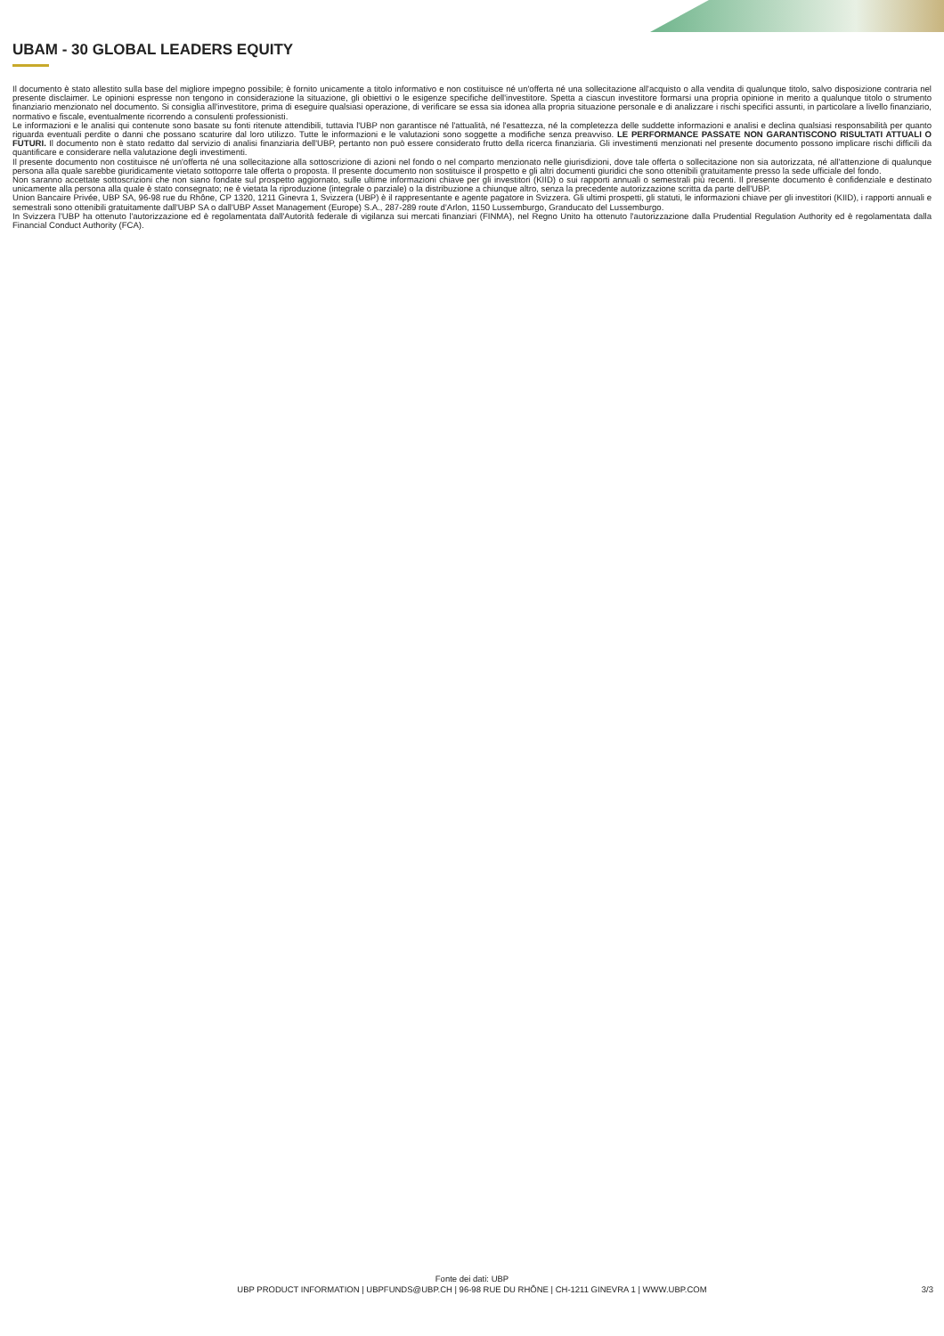UBAM - 30 GLOBAL LEADERS EQUITY
Il documento è stato allestito sulla base del migliore impegno possibile; è fornito unicamente a titolo informativo e non costituisce né un'offerta né una sollecitazione all'acquisto o alla vendita di qualunque titolo, salvo disposizione contraria nel presente disclaimer. Le opinioni espresse non tengono in considerazione la situazione, gli obiettivi o le esigenze specifiche dell'investitore. Spetta a ciascun investitore formarsi una propria opinione in merito a qualunque titolo o strumento finanziario menzionato nel documento. Si consiglia all'investitore, prima di eseguire qualsiasi operazione, di verificare se essa sia idonea alla propria situazione personale e di analizzare i rischi specifici assunti, in particolare a livello finanziario, normativo e fiscale, eventualmente ricorrendo a consulenti professionisti.
Le informazioni e le analisi qui contenute sono basate su fonti ritenute attendibili, tuttavia l'UBP non garantisce né l'attualità, né l'esattezza, né la completezza delle suddette informazioni e analisi e declina qualsiasi responsabilità per quanto riguarda eventuali perdite o danni che possano scaturire dal loro utilizzo. Tutte le informazioni e le valutazioni sono soggette a modifiche senza preavviso. LE PERFORMANCE PASSATE NON GARANTISCONO RISULTATI ATTUALI O FUTURI. Il documento non è stato redatto dal servizio di analisi finanziaria dell'UBP, pertanto non può essere considerato frutto della ricerca finanziaria. Gli investimenti menzionati nel presente documento possono implicare rischi difficili da quantificare e considerare nella valutazione degli investimenti.
Il presente documento non costituisce né un'offerta né una sollecitazione alla sottoscrizione di azioni nel fondo o nel comparto menzionato nelle giurisdizioni, dove tale offerta o sollecitazione non sia autorizzata, né all'attenzione di qualunque persona alla quale sarebbe giuridicamente vietato sottoporre tale offerta o proposta. Il presente documento non sostituisce il prospetto e gli altri documenti giuridici che sono ottenibili gratuitamente presso la sede ufficiale del fondo.
Non saranno accettate sottoscrizioni che non siano fondate sul prospetto aggiornato, sulle ultime informazioni chiave per gli investitori (KIID) o sui rapporti annuali o semestrali più recenti. Il presente documento è confidenziale e destinato unicamente alla persona alla quale è stato consegnato; ne è vietata la riproduzione (integrale o parziale) o la distribuzione a chiunque altro, senza la precedente autorizzazione scritta da parte dell'UBP.
Union Bancaire Privée, UBP SA, 96-98 rue du Rhône, CP 1320, 1211 Ginevra 1, Svizzera (UBP) è il rappresentante e agente pagatore in Svizzera. Gli ultimi prospetti, gli statuti, le informazioni chiave per gli investitori (KIID), i rapporti annuali e semestrali sono ottenibili gratuitamente dall'UBP SA o dall'UBP Asset Management (Europe) S.A., 287-289 route d'Arlon, 1150 Lussemburgo, Granducato del Lussemburgo.
In Svizzera l'UBP ha ottenuto l'autorizzazione ed è regolamentata dall'Autorità federale di vigilanza sui mercati finanziari (FINMA), nel Regno Unito ha ottenuto l'autorizzazione dalla Prudential Regulation Authority ed è regolamentata dalla Financial Conduct Authority (FCA).
Fonte dei dati: UBP
UBP PRODUCT INFORMATION | UBPFUNDS@UBP.CH | 96-98 RUE DU RHÔNE | CH-1211 GINEVRA 1 | WWW.UBP.COM
3/3